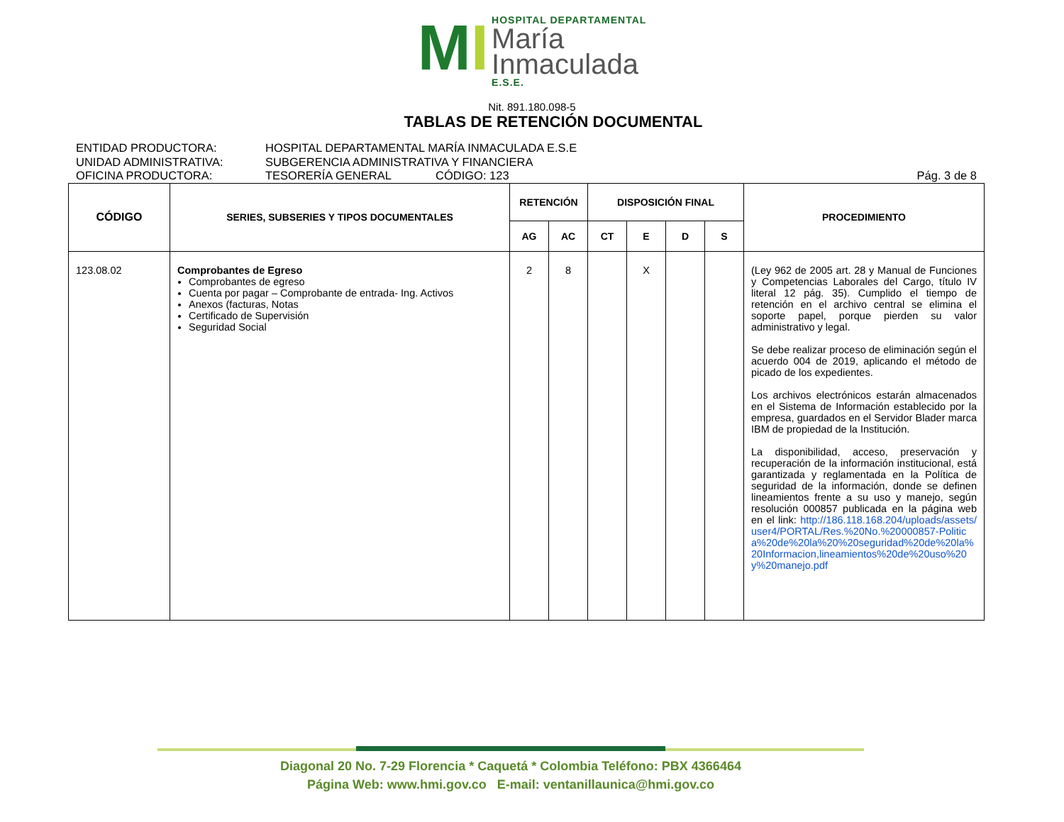MI
HOSPITAL DEPARTAMENTAL
María
Inmaculada
E.S.E.
Nit. 891.180.098-5
TABLAS DE RETENCIÓN DOCUMENTAL
ENTIDAD PRODUCTORA: HOSPITAL DEPARTAMENTAL MARÍA INMACULADA E.S.E
UNIDAD ADMINISTRATIVA: SUBGERENCIA ADMINISTRATIVA Y FINANCIERA
OFICINA PRODUCTORA: TESORERÍA GENERAL CÓDIGO: 123 Pág. 3 de 8
| CÓDIGO | SERIES, SUBSERIES Y TIPOS DOCUMENTALES | RETENCIÓN | | DISPOSICIÓN FINAL | | | | PROCEDIMIENTO |
| --- | --- | --- | --- | --- | --- | --- | --- | --- |
| | | AG | AC | CT | E | D | S | |
| 123.08.02 | Comprobantes de Egreso Comprobantes de egreso Cuenta por pagar – Comprobante de entrada- Ing. Activos Anexos (facturas, Notas Certificado de Supervisión Seguridad Social | 2 | 8 | | X | | | (Ley 962 de 2005 art. 28 y Manual de Funciones y Competencias Laborales del Cargo, título IV literal 12 pág. 35). Cumplido el tiempo de retención en el archivo central se elimina el soporte papel, porque pierden su valor administrativo y legal. Se debe realizar proceso de eliminación según el acuerdo 004 de 2019, aplicando el método de picado de los expedientes. Los archivos electrónicos estarán almacenados en el Sistema de Información establecido por la empresa, guardados en el Servidor Blader marca IBM de propiedad de la Institución. La disponibilidad, acceso, preservación y recuperación de la información institucional, está garantizada y reglamentada en la Política de seguridad de la información, donde se definen lineamientos frente a su uso y manejo, según resolución 000857 publicada en la página web en el link: http://186.118.168.204/uploads/assets/user4/PORTAL/Res.%20No.%20000857-Politica%20de%20la%20%20seguridad%20de%20la%20Informacion,lineamientos%20de%20uso%20y%20manejo.pdf |
Diagonal 20 No. 7-29 Florencia * Caquetá * Colombia Teléfono: PBX 4366464
Página Web: www.hmi.gov.co E-mail: ventanillaunica@hmi.gov.co